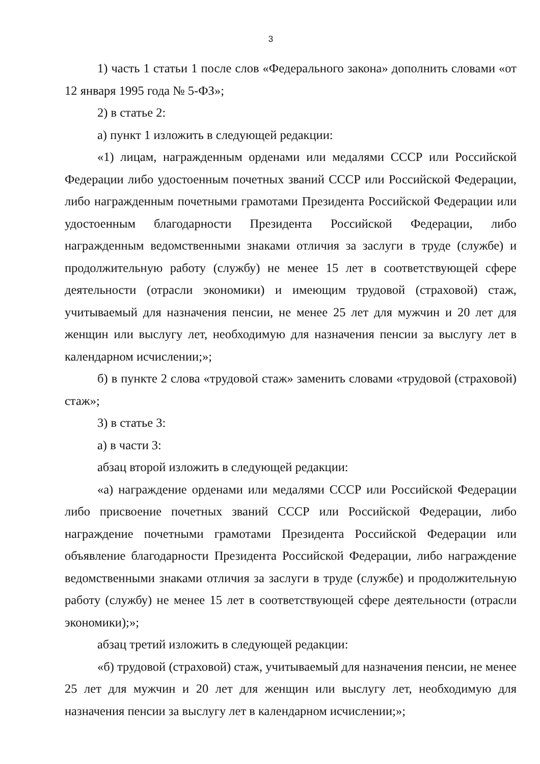3
1) часть 1 статьи 1 после слов «Федерального закона» дополнить словами «от 12 января 1995 года № 5-ФЗ»;
2) в статье 2:
а) пункт 1 изложить в следующей редакции:
«1) лицам, награжденным орденами или медалями СССР или Российской Федерации либо удостоенным почетных званий СССР или Российской Федерации, либо награжденным почетными грамотами Президента Российской Федерации или удостоенным благодарности Президента Российской Федерации, либо награжденным ведомственными знаками отличия за заслуги в труде (службе) и продолжительную работу (службу) не менее 15 лет в соответствующей сфере деятельности (отрасли экономики) и имеющим трудовой (страховой) стаж, учитываемый для назначения пенсии, не менее 25 лет для мужчин и 20 лет для женщин или выслугу лет, необходимую для назначения пенсии за выслугу лет в календарном исчислении;»;
б) в пункте 2 слова «трудовой стаж» заменить словами «трудовой (страховой) стаж»;
3) в статье 3:
а) в части 3:
абзац второй изложить в следующей редакции:
«а) награждение орденами или медалями СССР или Российской Федерации либо присвоение почетных званий СССР или Российской Федерации, либо награждение почетными грамотами Президента Российской Федерации или объявление благодарности Президента Российской Федерации, либо награждение ведомственными знаками отличия за заслуги в труде (службе) и продолжительную работу (службу) не менее 15 лет в соответствующей сфере деятельности (отрасли экономики);»;
абзац третий изложить в следующей редакции:
«б) трудовой (страховой) стаж, учитываемый для назначения пенсии, не менее 25 лет для мужчин и 20 лет для женщин или выслугу лет, необходимую для назначения пенсии за выслугу лет в календарном исчислении;»;